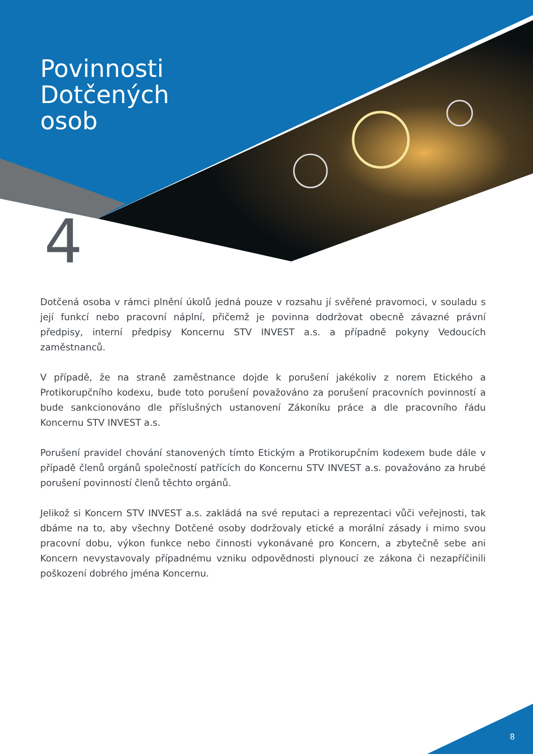Povinnosti
Dotčených
osob
4
Dotčená osoba v rámci plnění úkolů jedná pouze v rozsahu jí svěřené pravomoci, v souladu s její funkcí nebo pracovní náplní, přičemž je povinna dodržovat obecně závazné právní předpisy, interní předpisy Koncernu STV INVEST a.s. a případně pokyny Vedoucích zaměstnanců.
V případě, že na straně zaměstnance dojde k porušení jakékoliv z norem Etického a Protikorupčního kodexu, bude toto porušení považováno za porušení pracovních povinností a bude sankcionováno dle příslušných ustanovení Zákoníku práce a dle pracovního řádu Koncernu STV INVEST a.s.
Porušení pravidel chování stanovených tímto Etickým a Protikorupčním kodexem bude dále v případě členů orgánů společností patřících do Koncernu STV INVEST a.s. považováno za hrubé porušení povinností členů těchto orgánů.
Jelikož si Koncern STV INVEST a.s. zakládá na své reputaci a reprezentaci vůči veřejnosti, tak dbáme na to, aby všechny Dotčené osoby dodržovaly etické a morální zásady i mimo svou pracovní dobu, výkon funkce nebo činnosti vykonávané pro Koncern, a zbytečně sebe ani Koncern nevystavovaly případnému vzniku odpovědnosti plynoucí ze zákona či nezapříčinili poškození dobrého jména Koncernu.
8